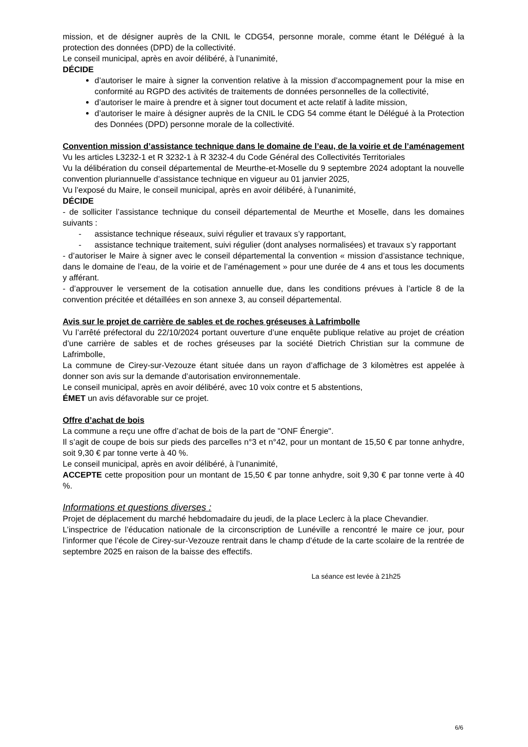mission, et de désigner auprès de la CNIL le CDG54, personne morale, comme étant le Délégué à la protection des données (DPD) de la collectivité.
Le conseil municipal, après en avoir délibéré, à l’unanimité,
DÉCIDE
d’autoriser le maire à signer la convention relative à la mission d’accompagnement pour la mise en conformité au RGPD des activités de traitements de données personnelles de la collectivité,
d’autoriser le maire à prendre et à signer tout document et acte relatif à ladite mission,
d’autoriser le maire à désigner auprès de la CNIL le CDG 54 comme étant le Délégué à la Protection des Données (DPD) personne morale de la collectivité.
Convention mission d’assistance technique dans le domaine de l’eau, de la voirie et de l’aménagement
Vu les articles L3232-1 et R 3232-1 à R 3232-4 du Code Général des Collectivités Territoriales
Vu la délibération du conseil départemental de Meurthe-et-Moselle du 9 septembre 2024 adoptant la nouvelle convention pluriannuelle d’assistance technique en vigueur au 01 janvier 2025,
Vu l’exposé du Maire, le conseil municipal, après en avoir délibéré, à l’unanimité,
DÉCIDE
- de solliciter l’assistance technique du conseil départemental de Meurthe et Moselle, dans les domaines suivants :
- assistance technique réseaux, suivi régulier et travaux s’y rapportant,
- assistance technique traitement, suivi régulier (dont analyses normalisées) et travaux s’y rapportant
- d’autoriser le Maire à signer avec le conseil départemental la convention « mission d’assistance technique, dans le domaine de l’eau, de la voirie et de l’aménagement » pour une durée de 4 ans et tous les documents y afférant.
- d’approuver le versement de la cotisation annuelle due, dans les conditions prévues à l’article 8 de la convention précitée et détaillées en son annexe 3, au conseil départemental.
Avis sur le projet de carrière de sables et de roches gréseuses à Lafrimbolle
Vu l’arrêté préfectoral du 22/10/2024 portant ouverture d’une enquête publique relative au projet de création d’une carrière de sables et de roches gréseuses par la société Dietrich Christian sur la commune de Lafrimbolle,
La commune de Cirey-sur-Vezouze étant située dans un rayon d’affichage de 3 kilomètres est appelée à donner son avis sur la demande d’autorisation environnementale.
Le conseil municipal, après en avoir délibéré, avec 10 voix contre et 5 abstentions,
ÉMET un avis défavorable sur ce projet.
Offre d’achat de bois
La commune a reçu une offre d’achat de bois de la part de "ONF Énergie".
Il s’agit de coupe de bois sur pieds des parcelles n°3 et n°42, pour un montant de 15,50 € par tonne anhydre, soit 9,30 € par tonne verte à 40 %.
Le conseil municipal, après en avoir délibéré, à l’unanimité,
ACCEPTE cette proposition pour un montant de 15,50 € par tonne anhydre, soit 9,30 € par tonne verte à 40 %.
Informations et questions diverses :
Projet de déplacement du marché hebdomadaire du jeudi, de la place Leclerc à la place Chevandier.
L’inspectrice de l’éducation nationale de la circonscription de Lunéville a rencontré le maire ce jour, pour l’informer que l’école de Cirey-sur-Vezouze rentrait dans le champ d’étude de la carte scolaire de la rentrée de septembre 2025 en raison de la baisse des effectifs.
La séance est levée à 21h25
6/6